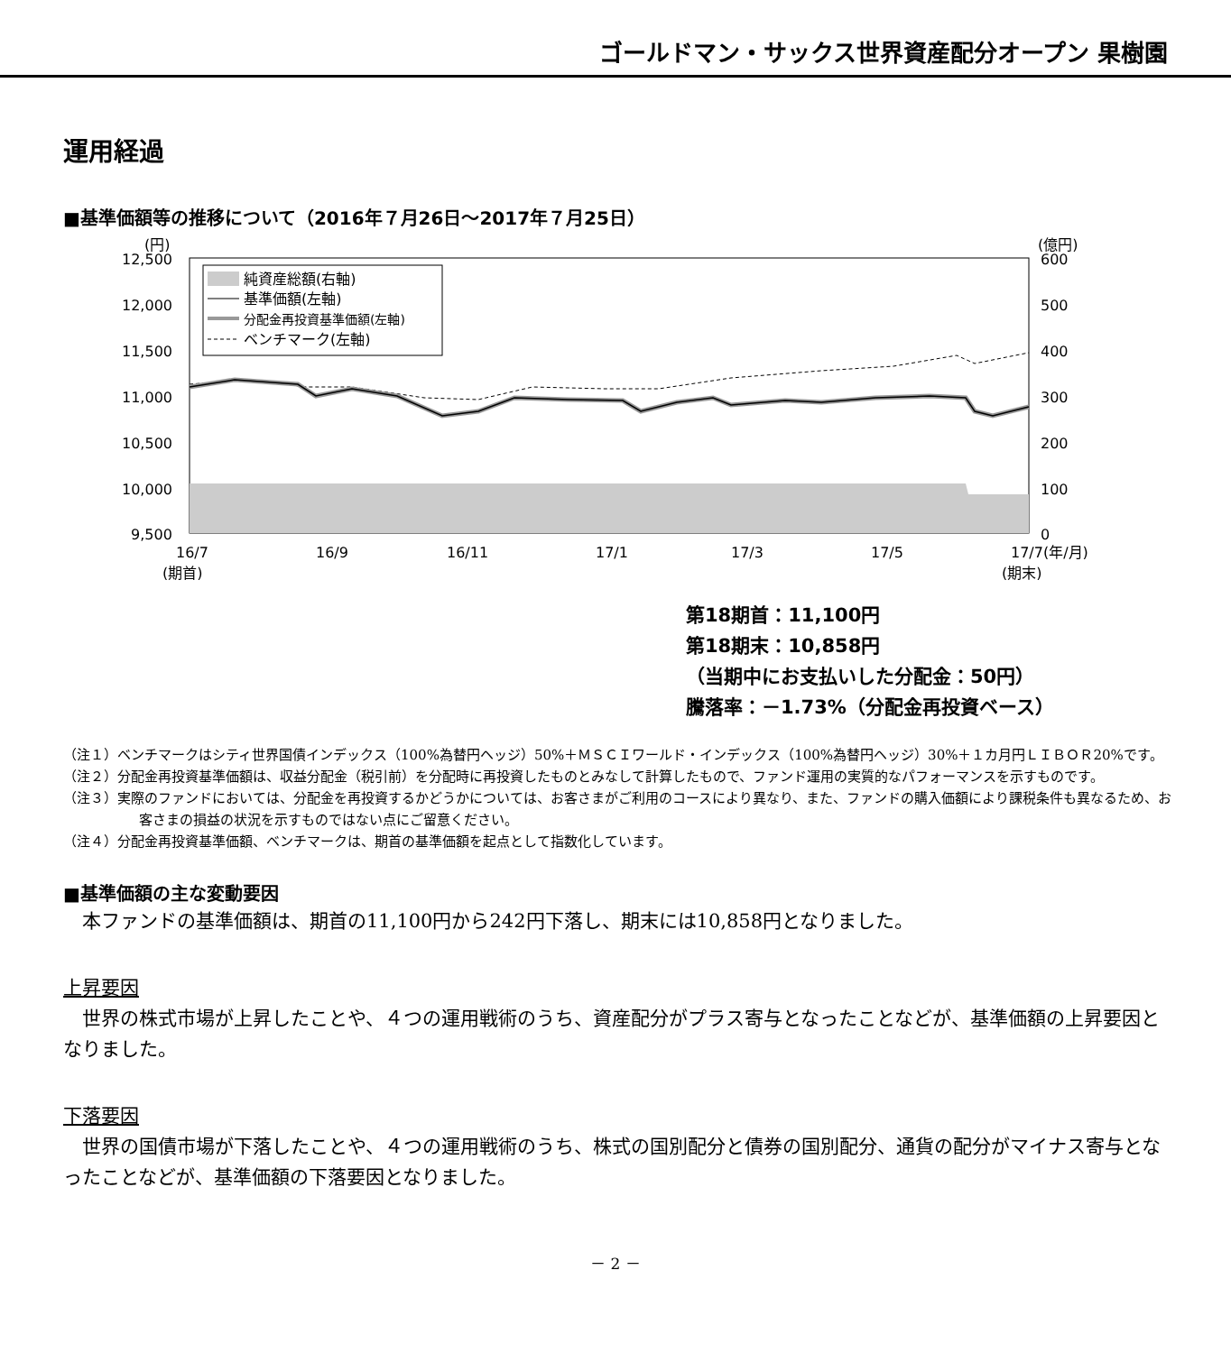ゴールドマン・サックス世界資産配分オープン 果樹園
運用経過
■基準価額等の推移について（2016年７月26日～2017年７月25日）
(円)
(億円)
12,500
12,000
11,500
11,000
10,500
10,000
9,500
600
500
400
300
200
100
0
純資産総額(右軸)
基準価額(左軸)
分配金再投資基準価額(左軸)
ベンチマーク(左軸)
16/7
16/9
16/11
17/1
17/3
17/5
17/7(年/月)
(期首)
(期末)
第18期首：11,100円
第18期末：10,858円
（当期中にお支払いした分配金：50円）
騰落率：－1.73%（分配金再投資ベース）
（注１）ベンチマークはシティ世界国債インデックス（100%為替円ヘッジ）50%＋ＭＳＣＩワールド・インデックス（100%為替円ヘッジ）30%＋１カ月円ＬＩＢＯＲ20%です。
（注２）分配金再投資基準価額は、収益分配金（税引前）を分配時に再投資したものとみなして計算したもので、ファンド運用の実質的なパフォーマンスを示すものです。
（注３）実際のファンドにおいては、分配金を再投資するかどうかについては、お客さまがご利用のコースにより異なり、また、ファンドの購入価額により課税条件も異なるため、お客さまの損益の状況を示すものではない点にご留意ください。
（注４）分配金再投資基準価額、ベンチマークは、期首の基準価額を起点として指数化しています。
■基準価額の主な変動要因
　本ファンドの基準価額は、期首の11,100円から242円下落し、期末には10,858円となりました。
上昇要因
　世界の株式市場が上昇したことや、４つの運用戦術のうち、資産配分がプラス寄与となったことなどが、基準価額の上昇要因となりました。
下落要因
　世界の国債市場が下落したことや、４つの運用戦術のうち、株式の国別配分と債券の国別配分、通貨の配分がマイナス寄与となったことなどが、基準価額の下落要因となりました。
－ 2 －